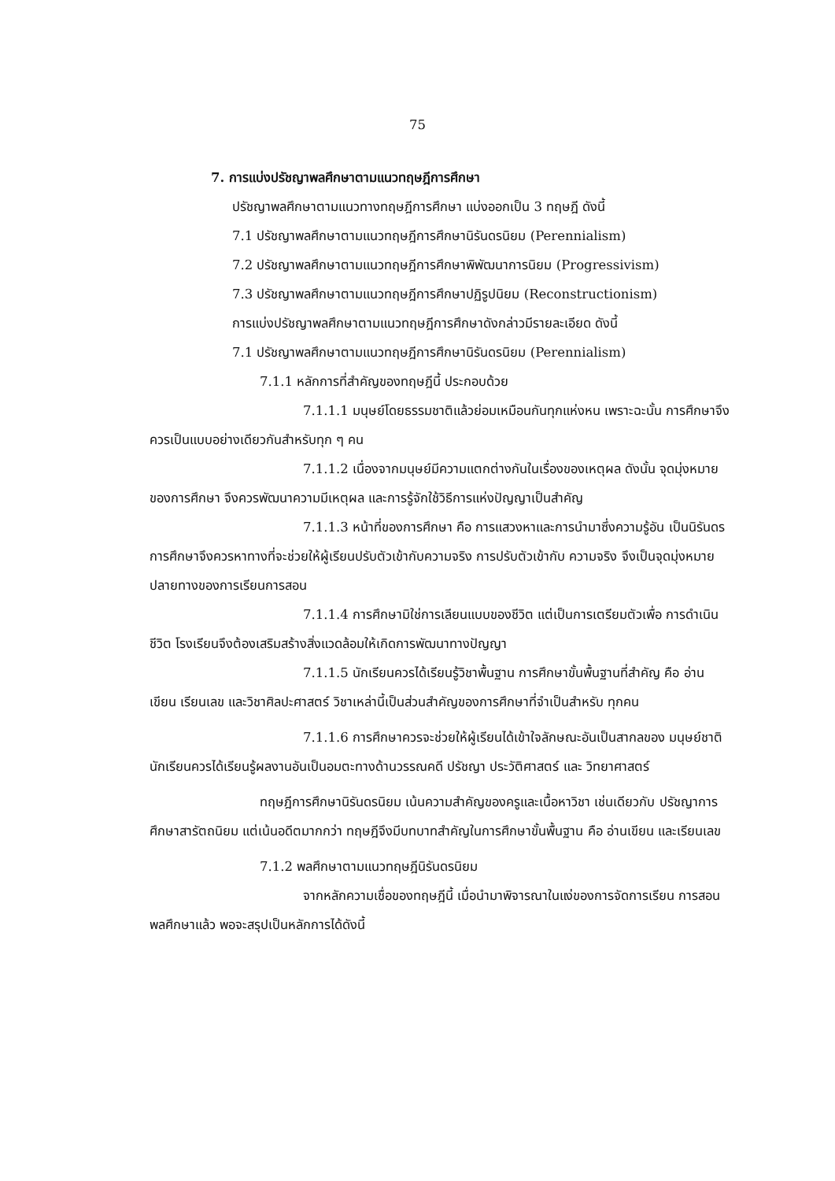75
7. การแบ่งปรัชญาพลศึกษาตามแนวทฤษฎีการศึกษา
ปรัชญาพลศึกษาตามแนวทางทฤษฎีการศึกษา แบ่งออกเป็น 3 ทฤษฎี ดังนี้
7.1 ปรัชญาพลศึกษาตามแนวทฤษฎีการศึกษานิรันดรนิยม (Perennialism)
7.2 ปรัชญาพลศึกษาตามแนวทฤษฎีการศึกษาพิพัฒนาการนิยม (Progressivism)
7.3 ปรัชญาพลศึกษาตามแนวทฤษฎีการศึกษาปฏิรูปนิยม (Reconstructionism)
การแบ่งปรัชญาพลศึกษาตามแนวทฤษฎีการศึกษาดังกล่าวมีรายละเอียด ดังนี้
7.1 ปรัชญาพลศึกษาตามแนวทฤษฎีการศึกษานิรันดรนิยม (Perennialism)
7.1.1 หลักการที่สำคัญของทฤษฎีนี้ ประกอบด้วย
7.1.1.1 มนุษย์โดยธรรมชาติแล้วย่อมเหมือนกันทุกแห่งหน เพราะฉะนั้น การศึกษาจึงควรเป็นแบบอย่างเดียวกันสำหรับทุก ๆ คน
7.1.1.2 เนื่องจากมนุษย์มีความแตกต่างกันในเรื่องของเหตุผล ดังนั้น จุดมุ่งหมายของการศึกษา จึงควรพัฒนาความมีเหตุผล และการรู้จักใช้วิธีการแห่งปัญญาเป็นสำคัญ
7.1.1.3 หน้าที่ของการศึกษา คือ การแสวงหาและการนำมาซึ่งความรู้อัน เป็นนิรันดร การศึกษาจึงควรหาทางที่จะช่วยให้ผู้เรียนปรับตัวเข้ากับความจริง การปรับตัวเข้ากับ ความจริง จึงเป็นจุดมุ่งหมายปลายทางของการเรียนการสอน
7.1.1.4 การศึกษามิใช่การเลียนแบบของชีวิต แต่เป็นการเตรียมตัวเพื่อ การดำเนินชีวิต โรงเรียนจึงต้องเสริมสร้างสิ่งแวดล้อมให้เกิดการพัฒนาทางปัญญา
7.1.1.5 นักเรียนควรได้เรียนรู้วิชาพื้นฐาน การศึกษาขั้นพื้นฐานที่สำคัญ คือ อ่าน เขียน เรียนเลข และวิชาศิลปะศาสตร์ วิชาเหล่านี้เป็นส่วนสำคัญของการศึกษาที่จำเป็นสำหรับ ทุกคน
7.1.1.6 การศึกษาควรจะช่วยให้ผู้เรียนได้เข้าใจลักษณะอันเป็นสากลของ มนุษย์ชาติ นักเรียนควรได้เรียนรู้ผลงานอันเป็นอมตะทางด้านวรรณคดี ปรัชญา ประวัติศาสตร์ และ วิทยาศาสตร์
ทฤษฎีการศึกษานิรันดรนิยม เน้นความสำคัญของครูและเนื้อหาวิชา เช่นเดียวกับ ปรัชญาการศึกษาสารัตถนิยม แต่เน้นอดีตมากกว่า ทฤษฎีจึงมีบทบาทสำคัญในการศึกษาขั้นพื้นฐาน คือ อ่านเขียน และเรียนเลข
7.1.2 พลศึกษาตามแนวทฤษฎีนิรันดรนิยม
จากหลักความเชื่อของทฤษฎีนี้ เมื่อนำมาพิจารณาในแง่ของการจัดการเรียน การสอนพลศึกษาแล้ว พอจะสรุปเป็นหลักการได้ดังนี้